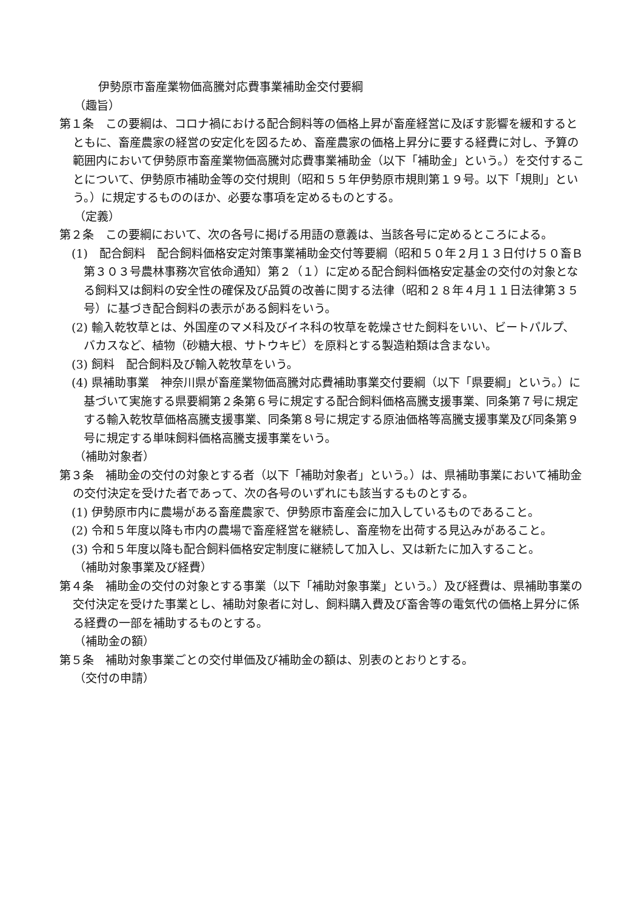伊勢原市畜産業物価高騰対応費事業補助金交付要綱
（趣旨）
第１条　この要綱は、コロナ禍における配合飼料等の価格上昇が畜産経営に及ぼす影響を緩和するとともに、畜産農家の経営の安定化を図るため、畜産農家の価格上昇分に要する経費に対し、予算の範囲内において伊勢原市畜産業物価高騰対応費事業補助金（以下「補助金」という。）を交付することについて、伊勢原市補助金等の交付規則（昭和５５年伊勢原市規則第１９号。以下「規則」という。）に規定するもののほか、必要な事項を定めるものとする。
（定義）
第２条　この要綱において、次の各号に掲げる用語の意義は、当該各号に定めるところによる。
(1)　配合飼料　配合飼料価格安定対策事業補助金交付等要綱（昭和５０年２月１３日付け５０畜Ｂ第３０３号農林事務次官依命通知）第２（１）に定める配合飼料価格安定基金の交付の対象となる飼料又は飼料の安全性の確保及び品質の改善に関する法律（昭和２８年４月１１日法律第３５号）に基づき配合飼料の表示がある飼料をいう。
(2) 輸入乾牧草とは、外国産のマメ科及びイネ科の牧草を乾燥させた飼料をいい、ビートパルプ、バカスなど、植物（砂糖大根、サトウキビ）を原料とする製造粕類は含まない。
(3) 飼料　配合飼料及び輸入乾牧草をいう。
(4) 県補助事業　神奈川県が畜産業物価高騰対応費補助事業交付要綱（以下「県要綱」という。）に基づいて実施する県要綱第２条第６号に規定する配合飼料価格高騰支援事業、同条第７号に規定する輸入乾牧草価格高騰支援事業、同条第８号に規定する原油価格等高騰支援事業及び同条第９号に規定する単味飼料価格高騰支援事業をいう。
（補助対象者）
第３条　補助金の交付の対象とする者（以下「補助対象者」という。）は、県補助事業において補助金の交付決定を受けた者であって、次の各号のいずれにも該当するものとする。
(1) 伊勢原市内に農場がある畜産農家で、伊勢原市畜産会に加入しているものであること。
(2) 令和５年度以降も市内の農場で畜産経営を継続し、畜産物を出荷する見込みがあること。
(3) 令和５年度以降も配合飼料価格安定制度に継続して加入し、又は新たに加入すること。
（補助対象事業及び経費）
第４条　補助金の交付の対象とする事業（以下「補助対象事業」という。）及び経費は、県補助事業の交付決定を受けた事業とし、補助対象者に対し、飼料購入費及び畜舎等の電気代の価格上昇分に係る経費の一部を補助するものとする。
（補助金の額）
第５条　補助対象事業ごとの交付単価及び補助金の額は、別表のとおりとする。
（交付の申請）